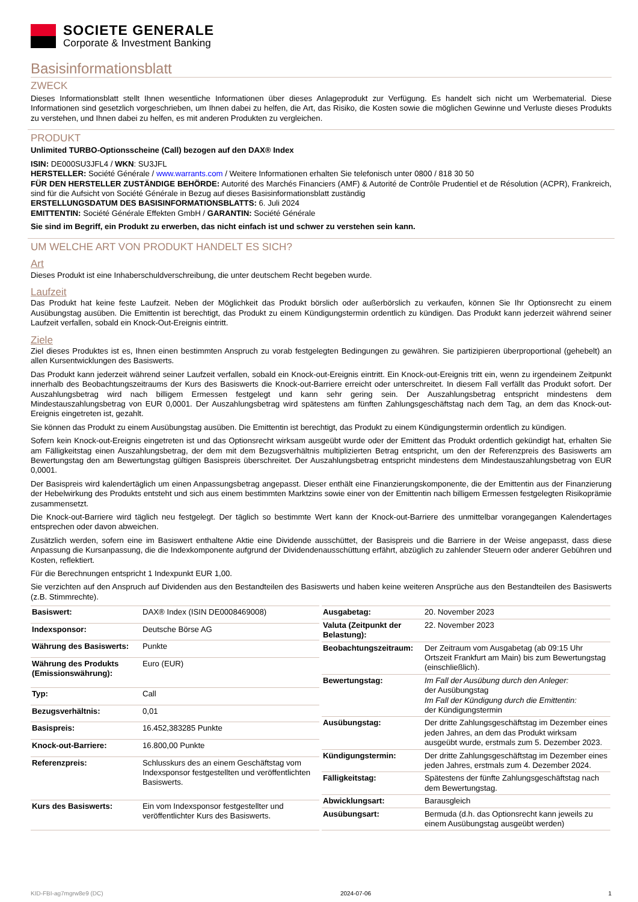SOCIETE GENERALE
Corporate & Investment Banking
Basisinformationsblatt
ZWECK
Dieses Informationsblatt stellt Ihnen wesentliche Informationen über dieses Anlageprodukt zur Verfügung. Es handelt sich nicht um Werbematerial. Diese Informationen sind gesetzlich vorgeschrieben, um Ihnen dabei zu helfen, die Art, das Risiko, die Kosten sowie die möglichen Gewinne und Verluste dieses Produkts zu verstehen, und Ihnen dabei zu helfen, es mit anderen Produkten zu vergleichen.
PRODUKT
Unlimited TURBO-Optionsscheine (Call) bezogen auf den DAX® Index
ISIN: DE000SU3JFL4 / WKN: SU3JFL
HERSTELLER: Société Générale / www.warrants.com / Weitere Informationen erhalten Sie telefonisch unter 0800 / 818 30 50
FÜR DEN HERSTELLER ZUSTÄNDIGE BEHÖRDE: Autorité des Marchés Financiers (AMF) & Autorité de Contrôle Prudentiel et de Résolution (ACPR), Frankreich, sind für die Aufsicht von Société Générale in Bezug auf dieses Basisinformationsblatt zuständig
ERSTELLUNGSDATUM DES BASISINFORMATIONSBLATTS: 6. Juli 2024
EMITTENTIN: Société Générale Effekten GmbH / GARANTIN: Société Générale
Sie sind im Begriff, ein Produkt zu erwerben, das nicht einfach ist und schwer zu verstehen sein kann.
UM WELCHE ART VON PRODUKT HANDELT ES SICH?
Art
Dieses Produkt ist eine Inhaberschuldverschreibung, die unter deutschem Recht begeben wurde.
Laufzeit
Das Produkt hat keine feste Laufzeit. Neben der Möglichkeit das Produkt börslich oder außerbörslich zu verkaufen, können Sie Ihr Optionsrecht zu einem Ausübungstag ausüben. Die Emittentin ist berechtigt, das Produkt zu einem Kündigungstermin ordentlich zu kündigen. Das Produkt kann jederzeit während seiner Laufzeit verfallen, sobald ein Knock-Out-Ereignis eintritt.
Ziele
Ziel dieses Produktes ist es, Ihnen einen bestimmten Anspruch zu vorab festgelegten Bedingungen zu gewähren. Sie partizipieren überproportional (gehebelt) an allen Kursentwicklungen des Basiswerts.
Das Produkt kann jederzeit während seiner Laufzeit verfallen, sobald ein Knock-out-Ereignis eintritt. Ein Knock-out-Ereignis tritt ein, wenn zu irgendeinem Zeitpunkt innerhalb des Beobachtungszeitraums der Kurs des Basiswerts die Knock-out-Barriere erreicht oder unterschreitet. In diesem Fall verfällt das Produkt sofort. Der Auszahlungsbetrag wird nach billigem Ermessen festgelegt und kann sehr gering sein. Der Auszahlungsbetrag entspricht mindestens dem Mindestauszahlungsbetrag von EUR 0,0001. Der Auszahlungsbetrag wird spätestens am fünften Zahlungsgeschäftstag nach dem Tag, an dem das Knock-out-Ereignis eingetreten ist, gezahlt.
Sie können das Produkt zu einem Ausübungstag ausüben. Die Emittentin ist berechtigt, das Produkt zu einem Kündigungstermin ordentlich zu kündigen.
Sofern kein Knock-out-Ereignis eingetreten ist und das Optionsrecht wirksam ausgeübt wurde oder der Emittent das Produkt ordentlich gekündigt hat, erhalten Sie am Fälligkeitstag einen Auszahlungsbetrag, der dem mit dem Bezugsverhältnis multiplizierten Betrag entspricht, um den der Referenzpreis des Basiswerts am Bewertungstag den am Bewertungstag gültigen Basispreis überschreitet. Der Auszahlungsbetrag entspricht mindestens dem Mindestauszahlungsbetrag von EUR 0,0001.
Der Basispreis wird kalendertäglich um einen Anpassungsbetrag angepasst. Dieser enthält eine Finanzierungskomponente, die der Emittentin aus der Finanzierung der Hebelwirkung des Produkts entsteht und sich aus einem bestimmten Marktzins sowie einer von der Emittentin nach billigem Ermessen festgelegten Risikoprämie zusammensetzt.
Die Knock-out-Barriere wird täglich neu festgelegt. Der täglich so bestimmte Wert kann der Knock-out-Barriere des unmittelbar vorangegangen Kalendertages entsprechen oder davon abweichen.
Zusätzlich werden, sofern eine im Basiswert enthaltene Aktie eine Dividende ausschüttet, der Basispreis und die Barriere in der Weise angepasst, dass diese Anpassung die Kursanpassung, die die Indexkomponente aufgrund der Dividendenausschüttung erfährt, abzüglich zu zahlender Steuern oder anderer Gebühren und Kosten, reflektiert.
Für die Berechnungen entspricht 1 Indexpunkt EUR 1,00.
Sie verzichten auf den Anspruch auf Dividenden aus den Bestandteilen des Basiswerts und haben keine weiteren Ansprüche aus den Bestandteilen des Basiswerts (z.B. Stimmrechte).
| Basiswert: | DAX® Index (ISIN DE0008469008) |
| Indexsponsor: | Deutsche Börse AG |
| Währung des Basiswerts: | Punkte |
| Währung des Produkts (Emissionswährung): | Euro (EUR) |
| Typ: | Call |
| Bezugsverhältnis: | 0,01 |
| Basispreis: | 16.452,383285 Punkte |
| Knock-out-Barriere: | 16.800,00 Punkte |
| Referenzpreis: | Schlusskurs des an einem Geschäftstag vom Indexsponsor festgestellten und veröffentlichten Basiswerts. |
| Kurs des Basiswerts: | Ein vom Indexsponsor festgestellter und veröffentlichter Kurs des Basiswerts. |
| Ausgabetag: | 20. November 2023 |
| Valuta (Zeitpunkt der Belastung): | 22. November 2023 |
| Beobachtungszeitraum: | Der Zeitraum vom Ausgabetag (ab 09:15 Uhr Ortszeit Frankfurt am Main) bis zum Bewertungstag (einschließlich). |
| Bewertungstag: | Im Fall der Ausübung durch den Anleger: der Ausübungstag Im Fall der Kündigung durch die Emittentin: der Kündigungstermin |
| Ausübungstag: | Der dritte Zahlungsgeschäftstag im Dezember eines jeden Jahres, an dem das Produkt wirksam ausgeübt wurde, erstmals zum 5. Dezember 2023. |
| Kündigungstermin: | Der dritte Zahlungsgeschäftstag im Dezember eines jeden Jahres, erstmals zum 4. Dezember 2024. |
| Fälligkeitstag: | Spätestens der fünfte Zahlungsgeschäftstag nach dem Bewertungstag. |
| Abwicklungsart: | Barausgleich |
| Ausübungsart: | Bermuda (d.h. das Optionsrecht kann jeweils zu einem Ausübungstag ausgeübt werden) |
KID-FBI-ag7mgrw8e9 (DC) 2024-07-06 1